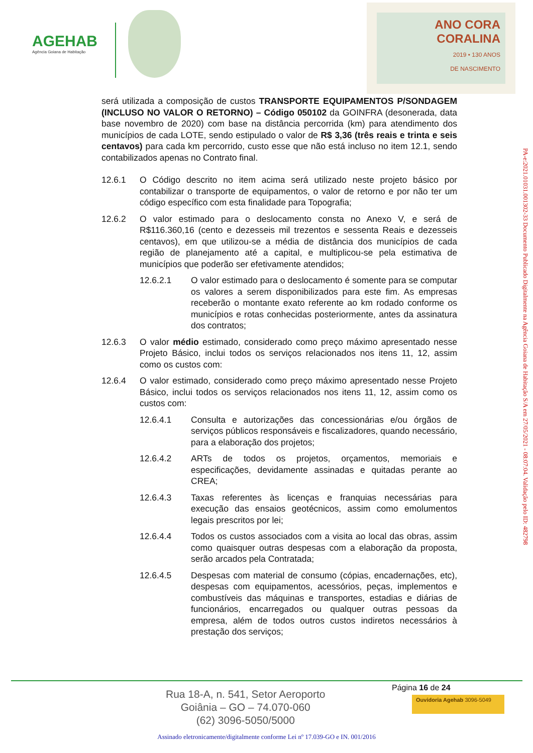AGEHAB
Agência Goiana de Habitação
ANO CORA
CORALINA
2019 • 130 ANOS
DE NASCIMENTO
será utilizada a composição de custos TRANSPORTE EQUIPAMENTOS P/SONDAGEM (INCLUSO NO VALOR O RETORNO) – Código 050102 da GOINFRA (desonerada, data base novembro de 2020) com base na distância percorrida (km) para atendimento dos municípios de cada LOTE, sendo estipulado o valor de R$ 3,36 (três reais e trinta e seis centavos) para cada km percorrido, custo esse que não está incluso no item 12.1, sendo contabilizados apenas no Contrato final.
12.6.1 O Código descrito no item acima será utilizado neste projeto básico por contabilizar o transporte de equipamentos, o valor de retorno e por não ter um código específico com esta finalidade para Topografia;
12.6.2 O valor estimado para o deslocamento consta no Anexo V, e será de R$116.360,16 (cento e dezesseis mil trezentos e sessenta Reais e dezesseis centavos), em que utilizou-se a média de distância dos municípios de cada região de planejamento até a capital, e multiplicou-se pela estimativa de municípios que poderão ser efetivamente atendidos;
12.6.2.1 O valor estimado para o deslocamento é somente para se computar os valores a serem disponibilizados para este fim. As empresas receberão o montante exato referente ao km rodado conforme os municípios e rotas conhecidas posteriormente, antes da assinatura dos contratos;
12.6.3 O valor médio estimado, considerado como preço máximo apresentado nesse Projeto Básico, inclui todos os serviços relacionados nos itens 11, 12, assim como os custos com:
12.6.4 O valor estimado, considerado como preço máximo apresentado nesse Projeto Básico, inclui todos os serviços relacionados nos itens 11, 12, assim como os custos com:
12.6.4.1 Consulta e autorizações das concessionárias e/ou órgãos de serviços públicos responsáveis e fiscalizadores, quando necessário, para a elaboração dos projetos;
12.6.4.2 ARTs de todos os projetos, orçamentos, memoriais e especificações, devidamente assinadas e quitadas perante ao CREA;
12.6.4.3 Taxas referentes às licenças e franquias necessárias para execução das ensaios geotécnicos, assim como emolumentos legais prescritos por lei;
12.6.4.4 Todos os custos associados com a visita ao local das obras, assim como quaisquer outras despesas com a elaboração da proposta, serão arcados pela Contratada;
12.6.4.5 Despesas com material de consumo (cópias, encadernações, etc), despesas com equipamentos, acessórios, peças, implementos e combustíveis das máquinas e transportes, estadias e diárias de funcionários, encarregados ou qualquer outras pessoas da empresa, além de todos outros custos indiretos necessários à prestação dos serviços;
PA-e:2021.01031.001302-33 Documento Publicado Digitalmente na Agência Goiana de Habitação S/A em 27/05/2021 - 08:07:04. Validação pelo ID: 482798
Página 16 de 24
Rua 18-A, n. 541, Setor Aeroporto
Goiânia – GO – 74.070-060
(62) 3096-5050/5000
Ouvidoria Agehab 3096-5049
Assinado eletronicamente/digitalmente conforme Lei nº 17.039-GO e IN. 001/2016